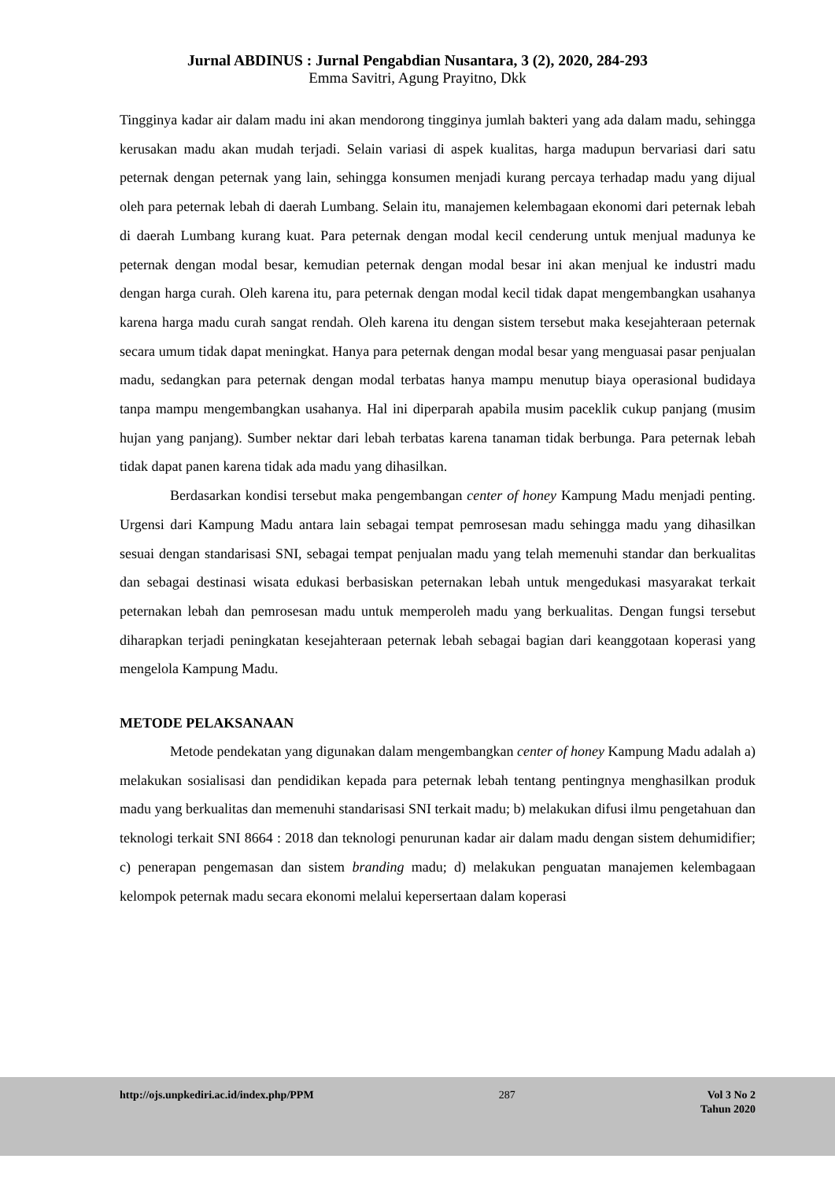Jurnal ABDINUS : Jurnal Pengabdian Nusantara, 3 (2), 2020, 284-293
Emma Savitri, Agung Prayitno, Dkk
Tingginya kadar air dalam madu ini akan mendorong tingginya jumlah bakteri yang ada dalam madu, sehingga kerusakan madu akan mudah terjadi. Selain variasi di aspek kualitas, harga madupun bervariasi dari satu peternak dengan peternak yang lain, sehingga konsumen menjadi kurang percaya terhadap madu yang dijual oleh para peternak lebah di daerah Lumbang. Selain itu, manajemen kelembagaan ekonomi dari peternak lebah di daerah Lumbang kurang kuat. Para peternak dengan modal kecil cenderung untuk menjual madunya ke peternak dengan modal besar, kemudian peternak dengan modal besar ini akan menjual ke industri madu dengan harga curah. Oleh karena itu, para peternak dengan modal kecil tidak dapat mengembangkan usahanya karena harga madu curah sangat rendah. Oleh karena itu dengan sistem tersebut maka kesejahteraan peternak secara umum tidak dapat meningkat. Hanya para peternak dengan modal besar yang menguasai pasar penjualan madu, sedangkan para peternak dengan modal terbatas hanya mampu menutup biaya operasional budidaya tanpa mampu mengembangkan usahanya. Hal ini diperparah apabila musim paceklik cukup panjang (musim hujan yang panjang). Sumber nektar dari lebah terbatas karena tanaman tidak berbunga. Para peternak lebah tidak dapat panen karena tidak ada madu yang dihasilkan.
Berdasarkan kondisi tersebut maka pengembangan center of honey Kampung Madu menjadi penting. Urgensi dari Kampung Madu antara lain sebagai tempat pemrosesan madu sehingga madu yang dihasilkan sesuai dengan standarisasi SNI, sebagai tempat penjualan madu yang telah memenuhi standar dan berkualitas dan sebagai destinasi wisata edukasi berbasiskan peternakan lebah untuk mengedukasi masyarakat terkait peternakan lebah dan pemrosesan madu untuk memperoleh madu yang berkualitas. Dengan fungsi tersebut diharapkan terjadi peningkatan kesejahteraan peternak lebah sebagai bagian dari keanggotaan koperasi yang mengelola Kampung Madu.
METODE PELAKSANAAN
Metode pendekatan yang digunakan dalam mengembangkan center of honey Kampung Madu adalah a) melakukan sosialisasi dan pendidikan kepada para peternak lebah tentang pentingnya menghasilkan produk madu yang berkualitas dan memenuhi standarisasi SNI terkait madu; b) melakukan difusi ilmu pengetahuan dan teknologi terkait SNI 8664 : 2018 dan teknologi penurunan kadar air dalam madu dengan sistem dehumidifier; c) penerapan pengemasan dan sistem branding madu; d) melakukan penguatan manajemen kelembagaan kelompok peternak madu secara ekonomi melalui kepersertaan dalam koperasi
http://ojs.unpkediri.ac.id/index.php/PPM 287 Vol 3 No 2
Tahun 2020